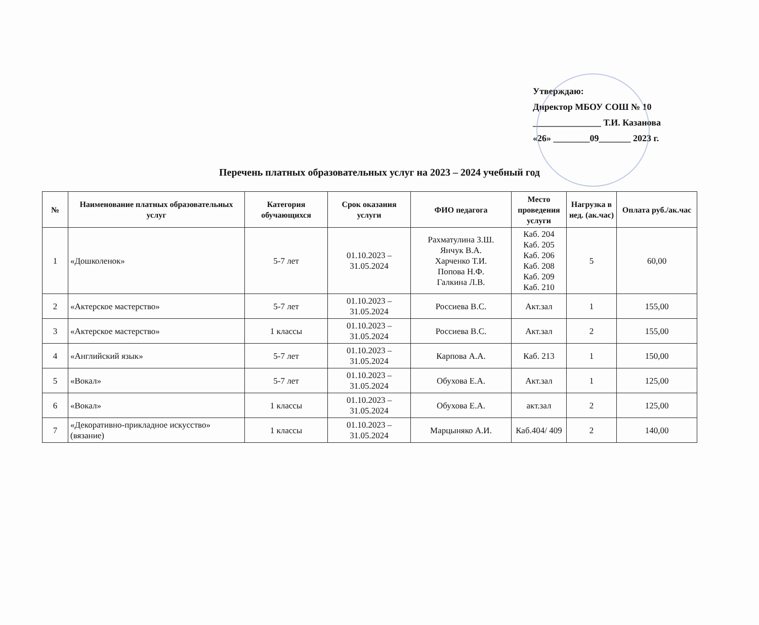Утверждаю:
Директор МБОУ СОШ № 10
_______________ Т.И. Казанова
«26» ________09_______ 2023 г.
Перечень платных образовательных услуг на 2023 – 2024 учебный год
| № | Наименование платных образовательных услуг | Категория обучающихся | Срок оказания услуги | ФИО педагога | Место проведения услуги | Нагрузка в нед. (ак.час) | Оплата руб./ак.час |
| --- | --- | --- | --- | --- | --- | --- | --- |
| 1 | «Дошколенок» | 5-7 лет | 01.10.2023 – 31.05.2024 | Рахматулина З.Ш. Янчук В.А. Харченко Т.И. Попова Н.Ф. Галкина Л.В. | Каб. 204 Каб. 205 Каб. 206 Каб. 208 Каб. 209 Каб. 210 | 5 | 60,00 |
| 2 | «Актерское мастерство» | 5-7 лет | 01.10.2023 – 31.05.2024 | Россиева В.С. | Акт.зал | 1 | 155,00 |
| 3 | «Актерское мастерство» | 1 классы | 01.10.2023 – 31.05.2024 | Россиева В.С. | Акт.зал | 2 | 155,00 |
| 4 | «Английский язык» | 5-7 лет | 01.10.2023 – 31.05.2024 | Карпова А.А. | Каб. 213 | 1 | 150,00 |
| 5 | «Вокал» | 5-7 лет | 01.10.2023 – 31.05.2024 | Обухова Е.А. | Акт.зал | 1 | 125,00 |
| 6 | «Вокал» | 1 классы | 01.10.2023 – 31.05.2024 | Обухова Е.А. | акт.зал | 2 | 125,00 |
| 7 | «Декоративно-прикладное искусство» (вязание) | 1 классы | 01.10.2023 – 31.05.2024 | Марцыняко А.И. | Каб.404/ 409 | 2 | 140,00 |